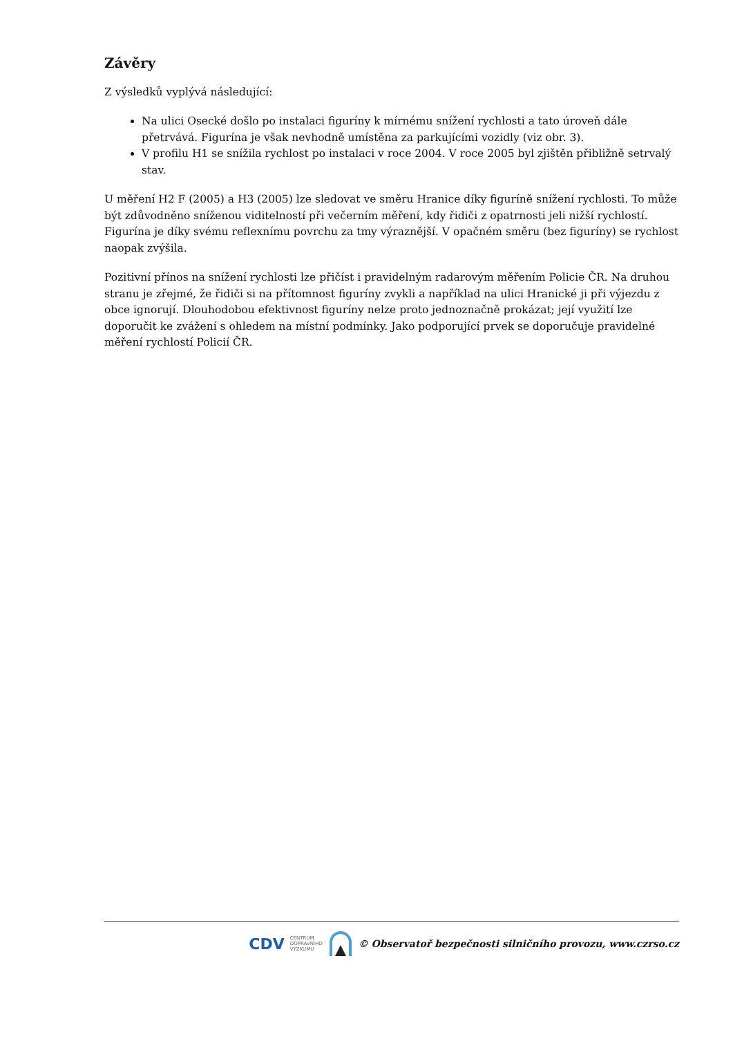Závěry
Z výsledků vyplývá následující:
Na ulici Osecké došlo po instalaci figuríny k mírnému snížení rychlosti a tato úroveň dále přetrvává. Figurína je však nevhodně umístěna za parkujícími vozidly (viz obr. 3).
V profilu H1 se snížila rychlost po instalaci v roce 2004. V roce 2005 byl zjištěn přibližně setrvalý stav.
U měření H2 F (2005) a H3 (2005) lze sledovat ve směru Hranice díky figuríně snížení rychlosti. To může být zdůvodněno sníženou viditelností při večerním měření, kdy řidiči z opatrnosti jeli nižší rychlostí. Figurína je díky svému reflexnímu povrchu za tmy výraznější. V opačném směru (bez figuríny) se rychlost naopak zvýšila.
Pozitivní přínos na snížení rychlosti lze přičíst i pravidelným radarovým měřením Policie ČR. Na druhou stranu je zřejmé, že řidiči si na přítomnost figuríny zvykli a například na ulici Hranické ji při výjezdu z obce ignorují. Dlouhodobou efektivnost figuríny nelze proto jednoznačně prokázat; její využití lze doporučit ke zvážení s ohledem na místní podmínky. Jako podporující prvek se doporučuje pravidelné měření rychlostí Policií ČR.
CDV CENTRUM
DOPRAVNÍHO
VÝZKUMU © Observatoř bezpečnosti silničního provozu, www.czrso.cz